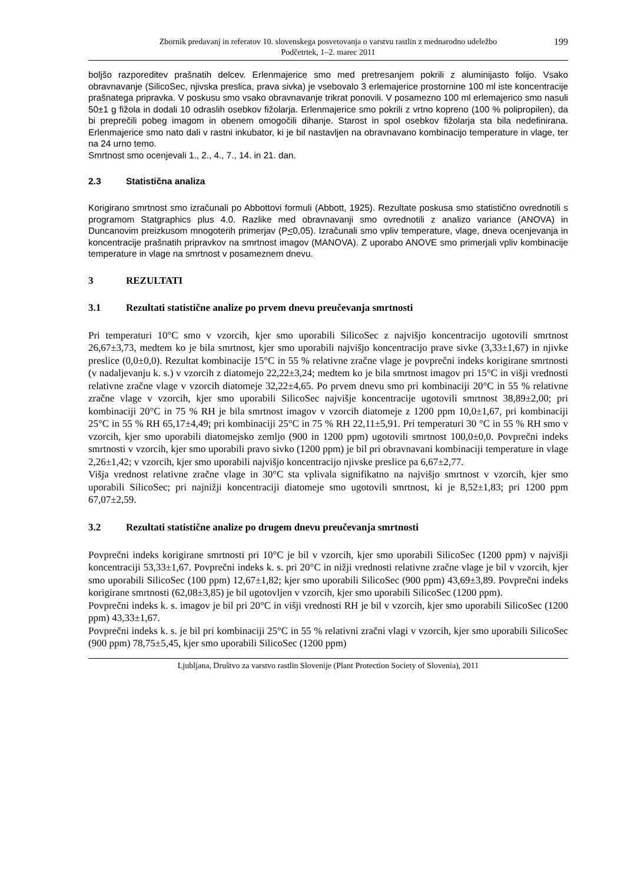Zbornik predavanj in referatov 10. slovenskega posvetovanja o varstvu rastlin z mednarodno udeležbo
Podčetrtek, 1–2. marec 2011
199
boljšo razporeditev prašnatih delcev. Erlenmajerice smo med pretresanjem pokrili z aluminijasto folijo. Vsako obravnavanje (SilicoSec, njivska preslica, prava sivka) je vsebovalo 3 erlemajerice prostornine 100 ml iste koncentracije prašnatega pripravka. V poskusu smo vsako obravnavanje trikrat ponovili. V posamezno 100 ml erlemajerico smo nasuli 50±1 g fižola in dodali 10 odraslih osebkov fižolarja. Erlenmajerice smo pokrili z vrtno kopreno (100 % polipropilen), da bi preprečili pobeg imagom in obenem omogočili dihanje. Starost in spol osebkov fižolarja sta bila nedefinirana. Erlenmajerice smo nato dali v rastni inkubator, ki je bil nastavljen na obravnavano kombinacijo temperature in vlage, ter na 24 urno temo.
Smrtnost smo ocenjevali 1., 2., 4., 7., 14. in 21. dan.
2.3 Statistična analiza
Korigirano smrtnost smo izračunali po Abbottovi formuli (Abbott, 1925). Rezultate poskusa smo statistično ovrednotili s programom Statgraphics plus 4.0. Razlike med obravnavanji smo ovrednotili z analizo variance (ANOVA) in Duncanovim preizkusom mnogoterih primerjav (P<0,05). Izračunali smo vpliv temperature, vlage, dneva ocenjevanja in koncentracije prašnatih pripravkov na smrtnost imagov (MANOVA). Z uporabo ANOVE smo primerjali vpliv kombinacije temperature in vlage na smrtnost v posameznem dnevu.
3 REZULTATI
3.1 Rezultati statistične analize po prvem dnevu preučevanja smrtnosti
Pri temperaturi 10°C smo v vzorcih, kjer smo uporabili SilicoSec z najvišjo koncentracijo ugotovili smrtnost 26,67±3,73, medtem ko je bila smrtnost, kjer smo uporabili najvišjo koncentracijo prave sivke (3,33±1,67) in njivke preslice (0,0±0,0). Rezultat kombinacije 15°C in 55 % relativne zračne vlage je povprečni indeks korigirane smrtnosti (v nadaljevanju k. s.) v vzorcih z diatomejo 22,22±3,24; medtem ko je bila smrtnost imagov pri 15°C in višji vrednosti relativne zračne vlage v vzorcih diatomeje 32,22±4,65. Po prvem dnevu smo pri kombinaciji 20°C in 55 % relativne zračne vlage v vzorcih, kjer smo uporabili SilicoSec najvišje koncentracije ugotovili smrtnost 38,89±2,00; pri kombinaciji 20°C in 75 % RH je bila smrtnost imagov v vzorcih diatomeje z 1200 ppm 10,0±1,67, pri kombinaciji 25°C in 55 % RH 65,17±4,49; pri kombinaciji 25°C in 75 % RH 22,11±5,91. Pri temperaturi 30 °C in 55 % RH smo v vzorcih, kjer smo uporabili diatomejsko zemljo (900 in 1200 ppm) ugotovili smrtnost 100,0±0,0. Povprečni indeks smrtnosti v vzorcih, kjer smo uporabili pravo sivko (1200 ppm) je bil pri obravnavani kombinaciji temperature in vlage 2,26±1,42; v vzorcih, kjer smo uporabili najvišjo koncentracijo njivske preslice pa 6,67±2,77.
Višja vrednost relativne zračne vlage in 30°C sta vplivala signifikatno na najvišjo smrtnost v vzorcih, kjer smo uporabili SilicoSec; pri najnižji koncentraciji diatomeje smo ugotovili smrtnost, ki je 8,52±1,83; pri 1200 ppm 67,07±2,59.
3.2 Rezultati statistične analize po drugem dnevu preučevanja smrtnosti
Povprečni indeks korigirane smrtnosti pri 10°C je bil v vzorcih, kjer smo uporabili SilicoSec (1200 ppm) v najvišji koncentraciji 53,33±1,67. Povprečni indeks k. s. pri 20°C in nižji vrednosti relativne zračne vlage je bil v vzorcih, kjer smo uporabili SilicoSec (100 ppm) 12,67±1,82; kjer smo uporabili SilicoSec (900 ppm) 43,69±3,89. Povprečni indeks korigirane smrtnosti (62,08±3,85) je bil ugotovljen v vzorcih, kjer smo uporabili SilicoSec (1200 ppm).
Povprečni indeks k. s. imagov je bil pri 20°C in višji vrednosti RH je bil v vzorcih, kjer smo uporabili SilicoSec (1200 ppm) 43,33±1,67.
Povprečni indeks k. s. je bil pri kombinaciji 25°C in 55 % relativni zračni vlagi v vzorcih, kjer smo uporabili SilicoSec (900 ppm) 78,75±5,45, kjer smo uporabili SilicoSec (1200 ppm)
Ljubljana, Društvo za varstvo rastlin Slovenije (Plant Protection Society of Slovenia), 2011